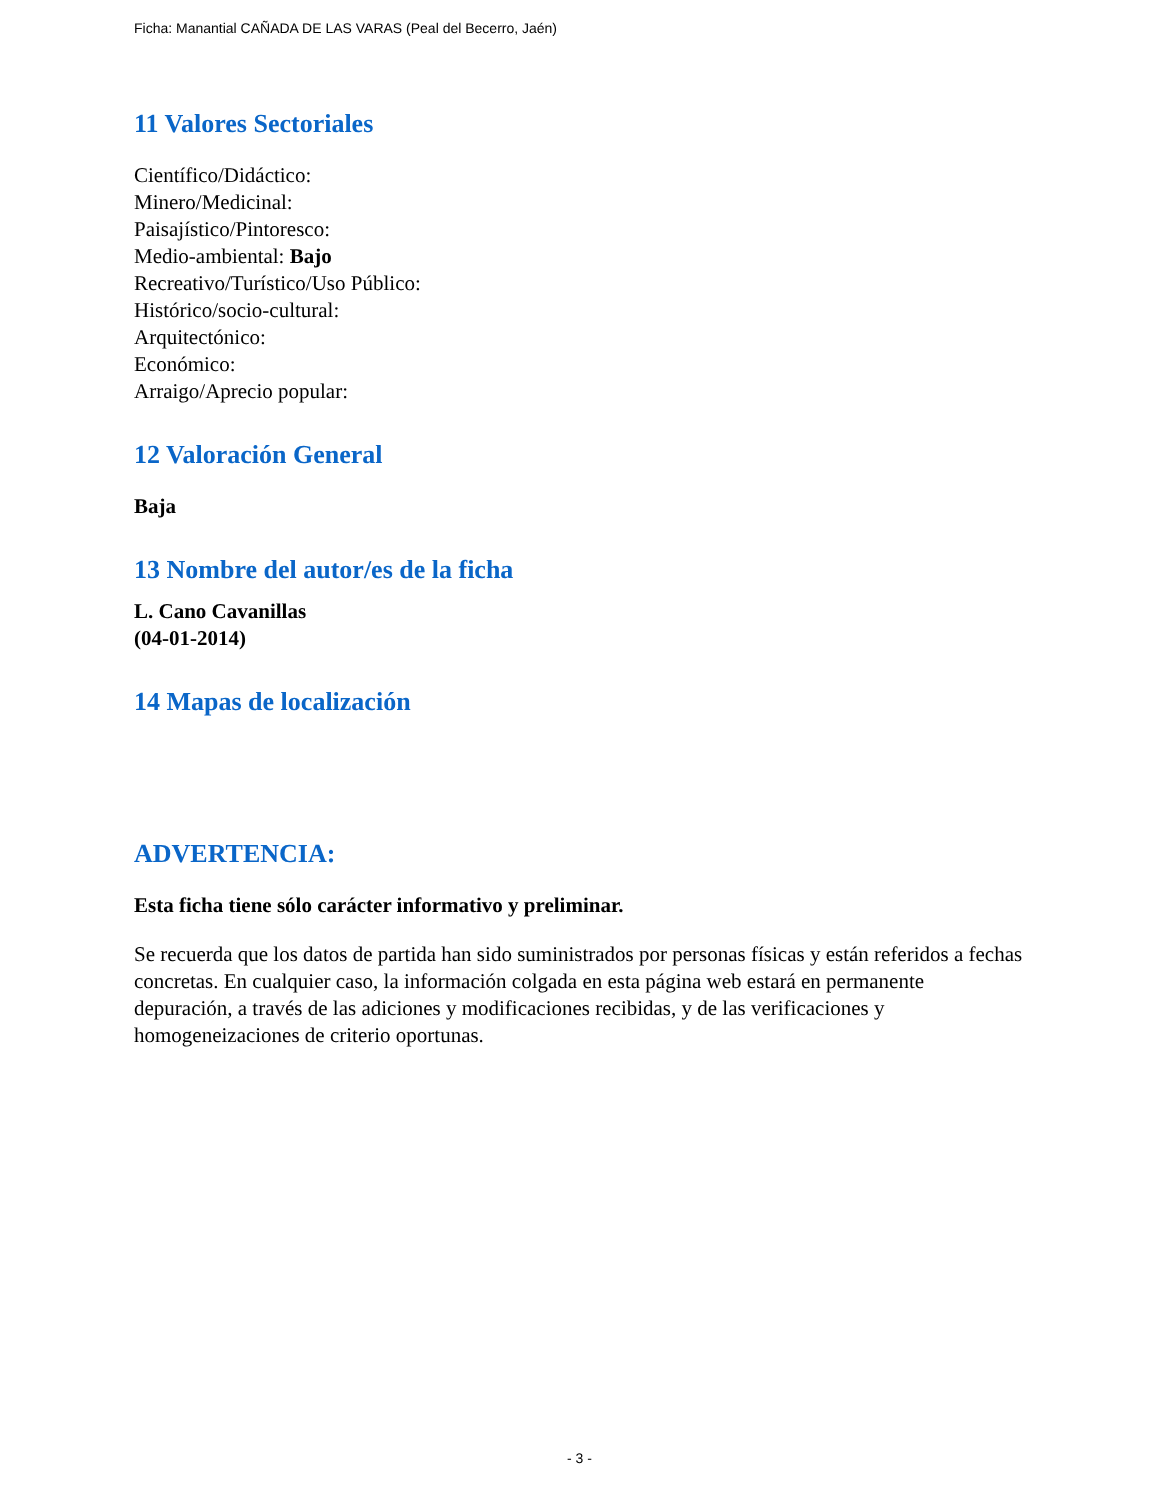Ficha: Manantial CAÑADA DE LAS VARAS (Peal del Becerro, Jaén)
11 Valores Sectoriales
Científico/Didáctico:
Minero/Medicinal:
Paisajístico/Pintoresco:
Medio-ambiental: Bajo
Recreativo/Turístico/Uso Público:
Histórico/socio-cultural:
Arquitectónico:
Económico:
Arraigo/Aprecio popular:
12 Valoración General
Baja
13 Nombre del autor/es de la ficha
L. Cano Cavanillas
(04-01-2014)
14 Mapas de localización
ADVERTENCIA:
Esta ficha tiene sólo carácter informativo y preliminar.
Se recuerda que los datos de partida han sido suministrados por personas físicas y están referidos a fechas concretas. En cualquier caso, la información colgada en esta página web estará en permanente depuración, a través de las adiciones y modificaciones recibidas, y de las verificaciones y homogeneizaciones de criterio oportunas.
- 3 -